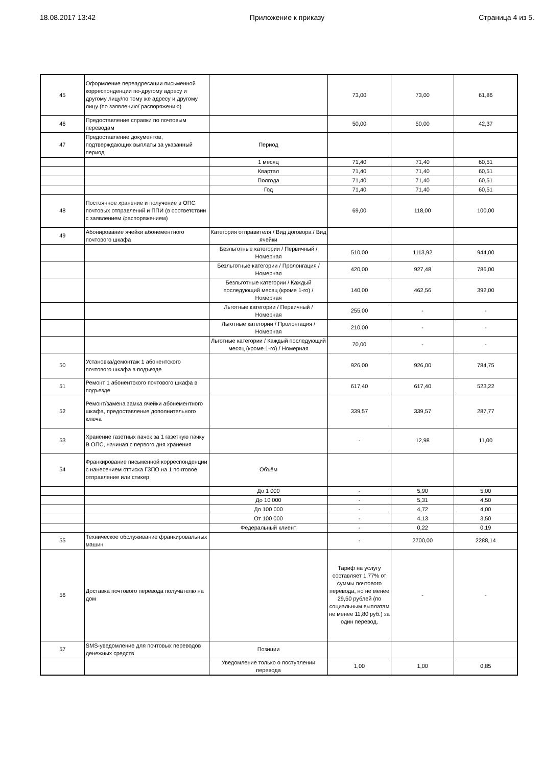18.08.2017 13:42 Приложение к приказу Страница 4 из 5.
| 45 | Оформление переадресации письменной корреспонденции по-другому адресу и другому лицу/по тому же адресу и другому лицу (по заявлению/ распоряжению) | | 73,00 | 73,00 | 61,86 |
| 46 | Предоставление справки по почтовым переводам | | 50,00 | 50,00 | 42,37 |
| 47 | Предоставление документов, подтверждающих выплаты за указанный период | Период | | | |
| | | 1 месяц | 71,40 | 71,40 | 60,51 |
| | | Квартал | 71,40 | 71,40 | 60,51 |
| | | Полгода | 71,40 | 71,40 | 60,51 |
| | | Год | 71,40 | 71,40 | 60,51 |
| 48 | Постоянное хранение и получение в ОПС почтовых отправлений и ППИ (в соответствии с заявлением /распоряжением) | | 69,00 | 118,00 | 100,00 |
| 49 | Абонирование ячейки абонементного почтового шкафа | Категория отправителя / Вид договора / Вид ячейки | | | |
| | | Безльготные категории / Первичный / Номерная | 510,00 | 1113,92 | 944,00 |
| | | Безльготные категории / Пролонгация / Номерная | 420,00 | 927,48 | 786,00 |
| | | Безльготные категории / Каждый последующий месяц (кроме 1-го) / Номерная | 140,00 | 462,56 | 392,00 |
| | | Льготные категории / Первичный / Номерная | 255,00 | - | - |
| | | Льготные категории / Пролонгация / Номерная | 210,00 | - | - |
| | | Льготные категории / Каждый последующий месяц (кроме 1-го) / Номерная | 70,00 | - | - |
| 50 | Установка/демонтаж 1 абонентского почтового шкафа в подъезде | | 926,00 | 926,00 | 784,75 |
| 51 | Ремонт 1 абонентского почтового шкафа в подъезде | | 617,40 | 617,40 | 523,22 |
| 52 | Ремонт/замена замка ячейки абонементного шкафа, предоставление дополнительного ключа | | 339,57 | 339,57 | 287,77 |
| 53 | Хранение газетных пачек за 1 газетную пачку В ОПС, начиная с первого дня хранения | | - | 12,98 | 11,00 |
| 54 | Франкирование письменной корреспонденции с нанесением оттиска ГЗПО на 1 почтовое отправление или стикер | Объём | | | |
| | | До 1 000 | - | 5,90 | 5,00 |
| | | До 10 000 | - | 5,31 | 4,50 |
| | | До 100 000 | - | 4,72 | 4,00 |
| | | От 100 000 | - | 4,13 | 3,50 |
| | | Федеральный клиент | - | 0,22 | 0,19 |
| 55 | Техническое обслуживание франкировальных машин | | - | 2700,00 | 2288,14 |
| 56 | Доставка почтового перевода получателю на дом | | Тариф на услугу составляет 1,77% от суммы почтового перевода, но не менее 29,50 рублей (по социальным выплатам не менее 11,80 руб.) за один перевод. | - | - |
| 57 | SMS-уведомление для почтовых переводов денежных средств | Позиции | | | |
| | | Уведомление только о поступлении перевода | 1,00 | 1,00 | 0,85 |